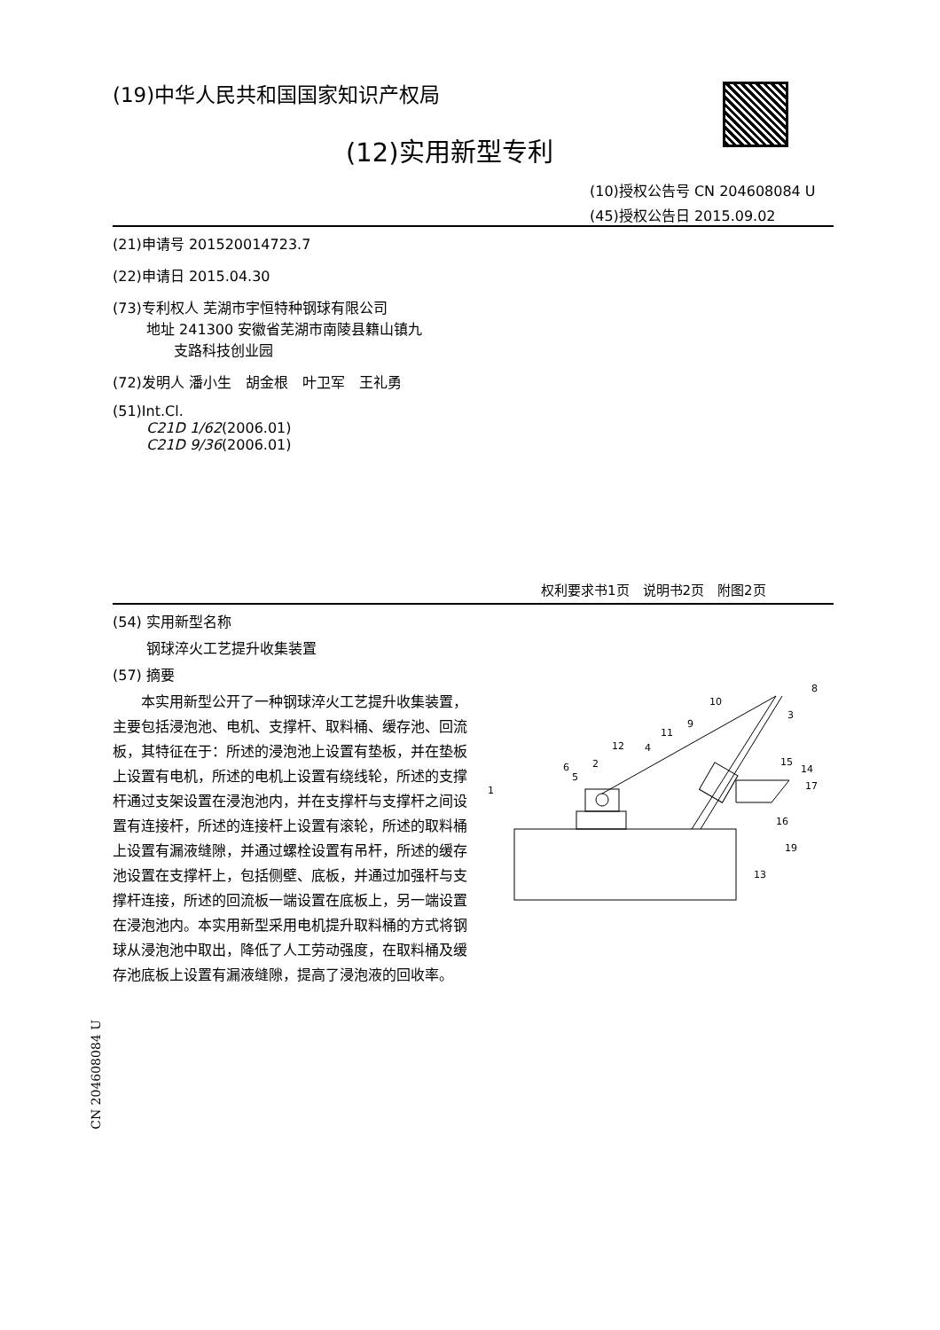(19)中华人民共和国国家知识产权局
(12)实用新型专利
(10)授权公告号 CN 204608084 U
(45)授权公告日 2015.09.02
(21)申请号 201520014723.7
(22)申请日 2015.04.30
(73)专利权人 芜湖市宇恒特种钢球有限公司
地址 241300 安徽省芜湖市南陵县籍山镇九
支路科技创业园
(72)发明人 潘小生　胡金根　叶卫军　王礼勇
(51)Int.Cl.
C21D 1/62(2006.01)
C21D 9/36(2006.01)
权利要求书1页　说明书2页　附图2页
(54) 实用新型名称
钢球淬火工艺提升收集装置
(57) 摘要
本实用新型公开了一种钢球淬火工艺提升收集装置，主要包括浸泡池、电机、支撑杆、取料桶、缓存池、回流板，其特征在于：所述的浸泡池上设置有垫板，并在垫板上设置有电机，所述的电机上设置有绕线轮，所述的支撑杆通过支架设置在浸泡池内，并在支撑杆与支撑杆之间设置有连接杆，所述的连接杆上设置有滚轮，所述的取料桶上设置有漏液缝隙，并通过螺栓设置有吊杆，所述的缓存池设置在支撑杆上，包括侧壁、底板，并通过加强杆与支撑杆连接，所述的回流板一端设置在底板上，另一端设置在浸泡池内。本实用新型采用电机提升取料桶的方式将钢球从浸泡池中取出，降低了人工劳动强度，在取料桶及缓存池底板上设置有漏液缝隙，提高了浸泡液的回收率。
1
2
3
4
5
6
8
9
10
11
12
13
14
15
16
17
19
CN 204608084 U